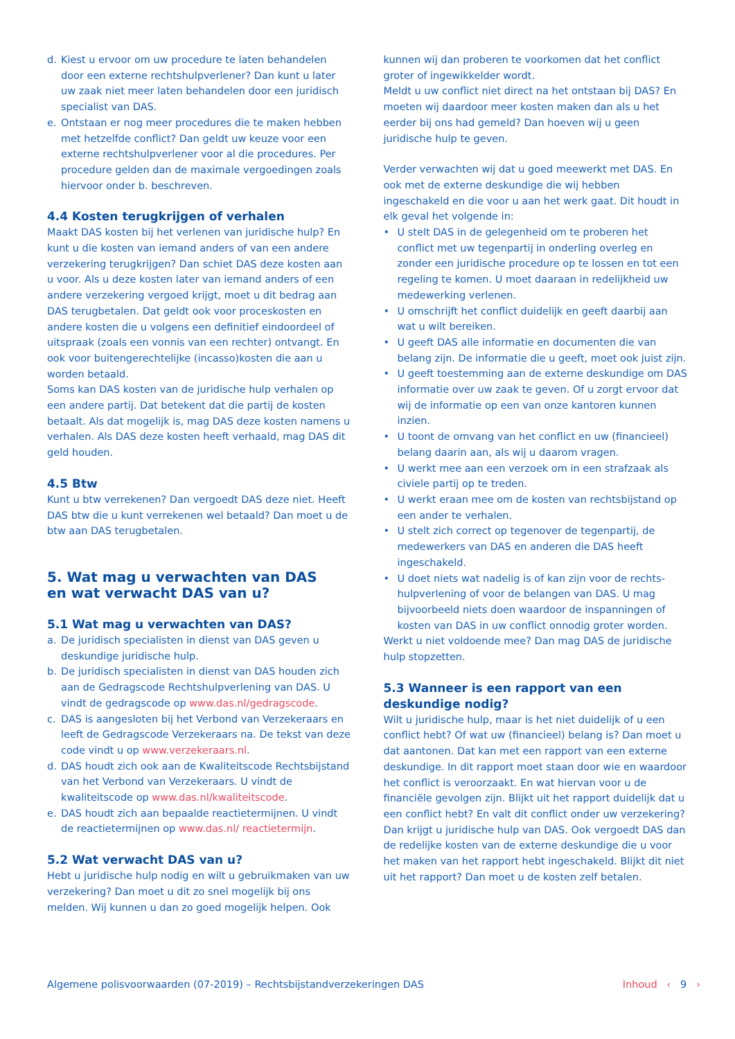d. Kiest u ervoor om uw procedure te laten behandelen door een externe rechtshulpverlener? Dan kunt u later uw zaak niet meer laten behandelen door een juridisch specialist van DAS.
e. Ontstaan er nog meer procedures die te maken hebben met hetzelfde conflict? Dan geldt uw keuze voor een externe rechtshulpverlener voor al die procedures. Per procedure gelden dan de maximale vergoedingen zoals hiervoor onder b. beschreven.
4.4 Kosten terugkrijgen of verhalen
Maakt DAS kosten bij het verlenen van juridische hulp? En kunt u die kosten van iemand anders of van een andere verzekering terugkrijgen? Dan schiet DAS deze kosten aan u voor. Als u deze kosten later van iemand anders of een andere verzekering vergoed krijgt, moet u dit bedrag aan DAS terugbetalen. Dat geldt ook voor proceskosten en andere kosten die u volgens een definitief eindoordeel of uitspraak (zoals een vonnis van een rechter) ontvangt. En ook voor buitengerechtelijke (incasso)kosten die aan u worden betaald.
Soms kan DAS kosten van de juridische hulp verhalen op een andere partij. Dat betekent dat die partij de kosten betaalt. Als dat mogelijk is, mag DAS deze kosten namens u verhalen. Als DAS deze kosten heeft verhaald, mag DAS dit geld houden.
4.5 Btw
Kunt u btw verrekenen? Dan vergoedt DAS deze niet. Heeft DAS btw die u kunt verrekenen wel betaald? Dan moet u de btw aan DAS terugbetalen.
5. Wat mag u verwachten van DAS
en wat verwacht DAS van u?
5.1 Wat mag u verwachten van DAS?
a. De juridisch specialisten in dienst van DAS geven u deskundige juridische hulp.
b. De juridisch specialisten in dienst van DAS houden zich aan de Gedragscode Rechtshulpverlening van DAS. U vindt de gedragscode op www.das.nl/gedragscode.
c. DAS is aangesloten bij het Verbond van Verzekeraars en leeft de Gedragscode Verzekeraars na. De tekst van deze code vindt u op www.verzekeraars.nl.
d. DAS houdt zich ook aan de Kwaliteitscode Rechtsbijstand van het Verbond van Verzekeraars. U vindt de kwaliteitscode op www.das.nl/kwaliteitscode.
e. DAS houdt zich aan bepaalde reactietermijnen. U vindt de reactietermijnen op www.das.nl/ reactietermijn.
5.2 Wat verwacht DAS van u?
Hebt u juridische hulp nodig en wilt u gebruikmaken van uw verzekering? Dan moet u dit zo snel mogelijk bij ons melden. Wij kunnen u dan zo goed mogelijk helpen. Ook
kunnen wij dan proberen te voorkomen dat het conflict groter of ingewikkelder wordt.
Meldt u uw conflict niet direct na het ontstaan bij DAS? En moeten wij daardoor meer kosten maken dan als u het eerder bij ons had gemeld? Dan hoeven wij u geen juridische hulp te geven.
Verder verwachten wij dat u goed meewerkt met DAS. En ook met de externe deskundige die wij hebben ingeschakeld en die voor u aan het werk gaat. Dit houdt in elk geval het volgende in:
• U stelt DAS in de gelegenheid om te proberen het conflict met uw tegenpartij in onderling overleg en zonder een juridische procedure op te lossen en tot een regeling te komen. U moet daaraan in redelijkheid uw medewerking verlenen.
• U omschrijft het conflict duidelijk en geeft daarbij aan wat u wilt bereiken.
• U geeft DAS alle informatie en documenten die van belang zijn. De informatie die u geeft, moet ook juist zijn.
• U geeft toestemming aan de externe deskundige om DAS informatie over uw zaak te geven. Of u zorgt ervoor dat wij de informatie op een van onze kantoren kunnen inzien.
• U toont de omvang van het conflict en uw (financieel) belang daarin aan, als wij u daarom vragen.
• U werkt mee aan een verzoek om in een strafzaak als civiele partij op te treden.
• U werkt eraan mee om de kosten van rechtsbijstand op een ander te verhalen.
• U stelt zich correct op tegenover de tegenpartij, de medewerkers van DAS en anderen die DAS heeft ingeschakeld.
• U doet niets wat nadelig is of kan zijn voor de rechts-hulpverlening of voor de belangen van DAS. U mag bijvoorbeeld niets doen waardoor de inspanningen of kosten van DAS in uw conflict onnodig groter worden.
Werkt u niet voldoende mee? Dan mag DAS de juridische hulp stopzetten.
5.3 Wanneer is een rapport van een deskundige nodig?
Wilt u juridische hulp, maar is het niet duidelijk of u een conflict hebt? Of wat uw (financieel) belang is? Dan moet u dat aantonen. Dat kan met een rapport van een externe deskundige. In dit rapport moet staan door wie en waardoor het conflict is veroorzaakt. En wat hiervan voor u de financiële gevolgen zijn. Blijkt uit het rapport duidelijk dat u een conflict hebt? En valt dit conflict onder uw verzekering? Dan krijgt u juridische hulp van DAS. Ook vergoedt DAS dan de redelijke kosten van de externe deskundige die u voor het maken van het rapport hebt ingeschakeld. Blijkt dit niet uit het rapport? Dan moet u de kosten zelf betalen.
Algemene polisvoorwaarden (07-2019) – Rechtsbijstandverzekeringen DAS Inhoud ‹ 9 ›